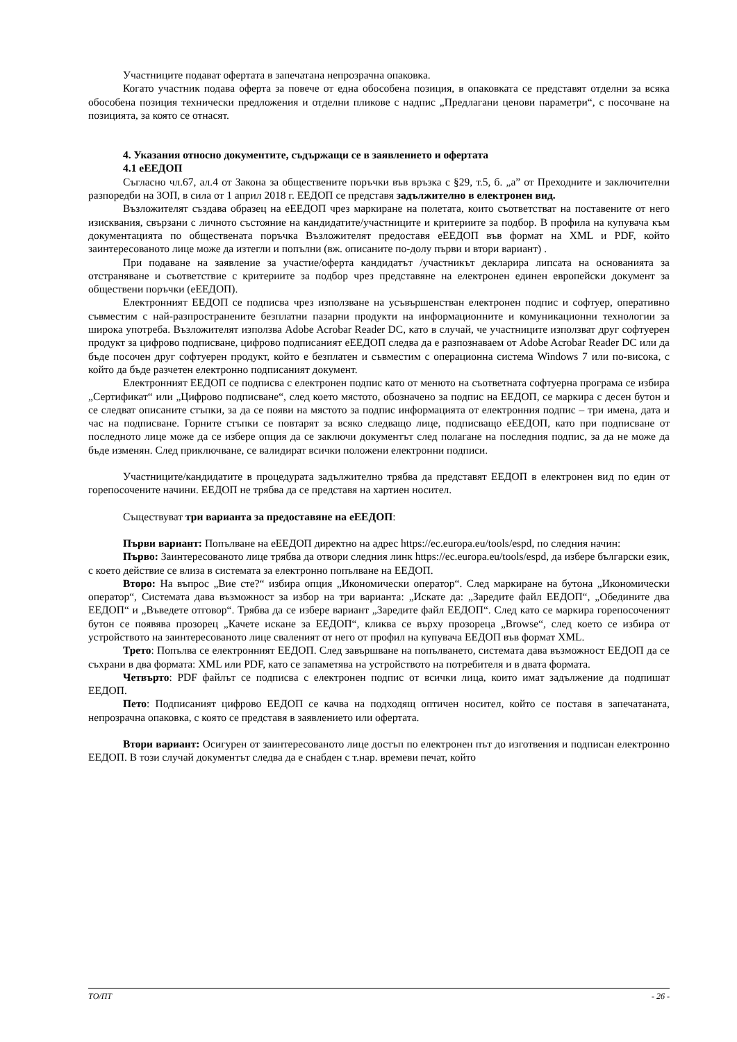Участниците подават офертата в запечатана непрозрачна опаковка.
Когато участник подава оферта за повече от една обособена позиция, в опаковката се представят отделни за всяка обособена позиция технически предложения и отделни пликове с надпис „Предлагани ценови параметри“, с посочване на позицията, за която се отнасят.
4. Указания относно документите, съдържащи се в заявлението и офертата
4.1 еЕЕДОП
Съгласно чл.67, ал.4 от Закона за обществените поръчки във връзка с §29, т.5, б. „а” от Преходните и заключителни разпоредби на ЗОП, в сила от 1 април 2018 г. ЕЕДОП се представя задължително в електронен вид.
Възложителят създава образец на еЕЕДОП чрез маркиране на полетата, които съответстват на поставените от него изисквания, свързани с личното състояние на кандидатите/участниците и критериите за подбор. В профила на купувача към документацията по обществената поръчка Възложителят предоставя еЕЕДОП във формат на XML и PDF, който заинтересованото лице може да изтегли и попълни (вж. описаните по-долу първи и втори вариант) .
При подаване на заявление за участие/оферта кандидатът /участникът декларира липсата на основанията за отстраняване и съответствие с критериите за подбор чрез представяне на електронен единен европейски документ за обществени поръчки (еЕЕДОП).
Електронният ЕЕДОП се подписва чрез използване на усъвършенстван електронен подпис и софтуер, оперативно съвместим с най-разпространените безплатни пазарни продукти на информационните и комуникационни технологии за широка употреба. Възложителят използва Adobe Acrobar Reader DC, като в случай, че участниците използват друг софтуерен продукт за цифрово подписване, цифрово подписаният еЕЕДОП следва да е разпознаваем от Adobe Acrobar Reader DC или да бъде посочен друг софтуерен продукт, който е безплатен и съвместим с операционна система Windows 7 или по-висока, с който да бъде разчетен електронно подписаният документ.
Електронният ЕЕДОП се подписва с електронен подпис като от менюто на съответната софтуерна програма се избира „Сертификат“ или „Цифрово подписване“, след което мястото, обозначено за подпис на ЕЕДОП, се маркира с десен бутон и се следват описаните стъпки, за да се появи на мястото за подпис информацията от електронния подпис – три имена, дата и час на подписване. Горните стъпки се повтарят за всяко следващо лице, подписващо еЕЕДОП, като при подписване от последното лице може да се избере опция да се заключи документът след полагане на последния подпис, за да не може да бъде изменян. След приключване, се валидират всички положени електронни подписи.
Участниците/кандидатите в процедурата задължително трябва да представят ЕЕДОП в електронен вид по един от горепосочените начини. ЕЕДОП не трябва да се представя на хартиен носител.
Съществуват три варианта за предоставяне на еЕЕДОП:
Първи вариант: Попълване на еЕЕДОП директно на адрес https://ec.europa.eu/tools/espd, по следния начин:
Първо: Заинтересованото лице трябва да отвори следния линк https://ec.europa.eu/tools/espd, да избере български език, с което действие се влиза в системата за електронно попълване на ЕЕДОП.
Второ: На въпрос „Вие сте?“ избира опция „Икономически оператор“. След маркиране на бутона „Икономически оператор“, Системата дава възможност за избор на три варианта: „Искате да: „Заредите файл ЕЕДОП“, „Обедините два ЕЕДОП“ и „Въведете отговор“. Трябва да се избере вариант „Заредите файл ЕЕДОП“. След като се маркира горепосоченият бутон се появява прозорец „Качете искане за ЕЕДОП“, кликва се върху прозореца „Browse“, след което се избира от устройството на заинтересованото лице сваленият от него от профил на купувача ЕЕДОП във формат XML.
Трето: Попълва се електронният ЕЕДОП. След завършване на попълването, системата дава възможност ЕЕДОП да се съхрани в два формата: XML или PDF, като се запаметява на устройството на потребителя и в двата формата.
Четвърто: PDF файлът се подписва с електронен подпис от всички лица, които имат задължение да подпишат ЕЕДОП.
Пето: Подписаният цифрово ЕЕДОП се качва на подходящ оптичен носител, който се поставя в запечатаната, непрозрачна опаковка, с която се представя в заявлението или офертата.
Втори вариант: Осигурен от заинтересованото лице достъп по електронен път до изготвения и подписан електронно ЕЕДОП. В този случай документът следва да е снабден с т.нар. времеви печат, който
ТО/ПТ - 26 -